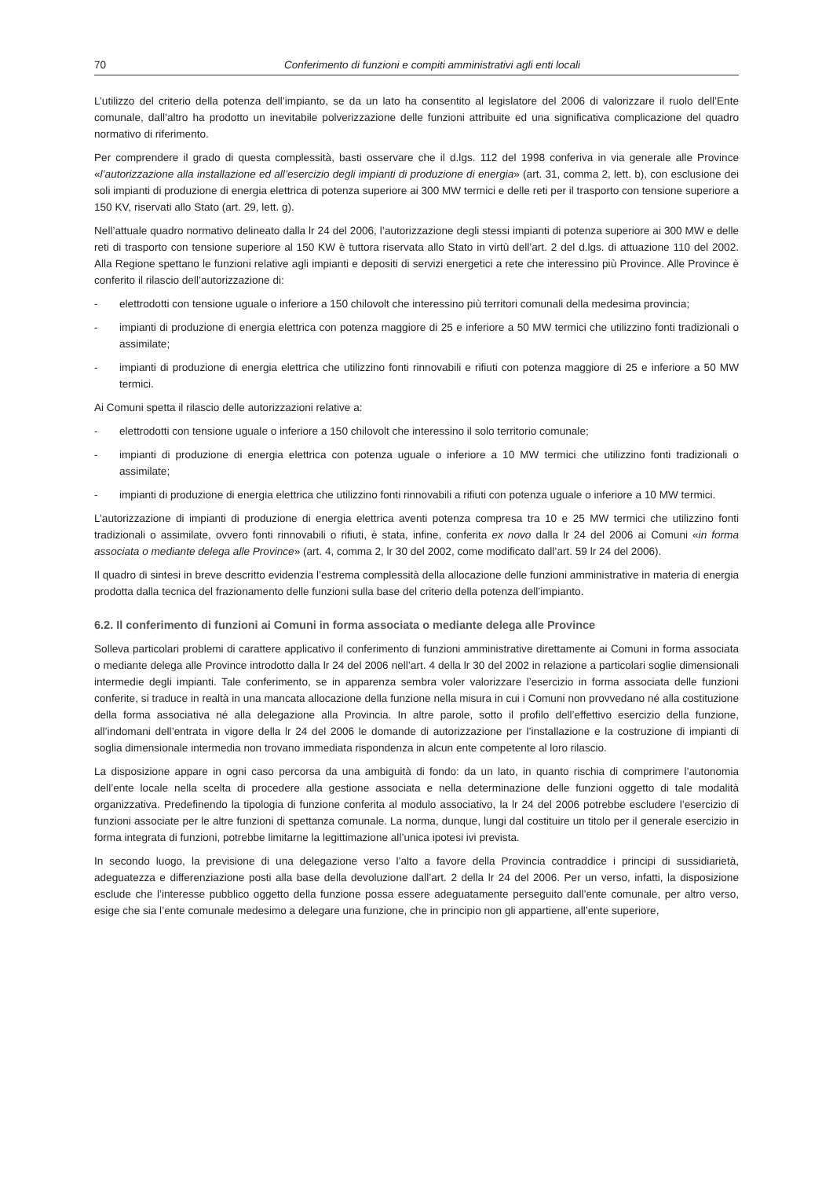70 Conferimento di funzioni e compiti amministrativi agli enti locali
L’utilizzo del criterio della potenza dell’impianto, se da un lato ha consentito al legislatore del 2006 di valorizzare il ruolo dell’Ente comunale, dall’altro ha prodotto un inevitabile polverizzazione delle funzioni attribuite ed una significativa complicazione del quadro normativo di riferimento.
Per comprendere il grado di questa complessità, basti osservare che il d.lgs. 112 del 1998 conferiva in via generale alle Province «l’autorizzazione alla installazione ed all’esercizio degli impianti di produzione di energia» (art. 31, comma 2, lett. b), con esclusione dei soli impianti di produzione di energia elettrica di potenza superiore ai 300 MW termici e delle reti per il trasporto con tensione superiore a 150 KV, riservati allo Stato (art. 29, lett. g).
Nell’attuale quadro normativo delineato dalla lr 24 del 2006, l’autorizzazione degli stessi impianti di potenza superiore ai 300 MW e delle reti di trasporto con tensione superiore al 150 KW è tuttora riservata allo Stato in virtù dell’art. 2 del d.lgs. di attuazione 110 del 2002. Alla Regione spettano le funzioni relative agli impianti e depositi di servizi energetici a rete che interessino più Province. Alle Province è conferito il rilascio dell’autorizzazione di:
- elettrodotti con tensione uguale o inferiore a 150 chilovolt che interessino più territori comunali della medesima provincia;
- impianti di produzione di energia elettrica con potenza maggiore di 25 e inferiore a 50 MW termici che utilizzino fonti tradizionali o assimilate;
- impianti di produzione di energia elettrica che utilizzino fonti rinnovabili e rifiuti con potenza maggiore di 25 e inferiore a 50 MW termici.
Ai Comuni spetta il rilascio delle autorizzazioni relative a:
- elettrodotti con tensione uguale o inferiore a 150 chilovolt che interessino il solo territorio comunale;
- impianti di produzione di energia elettrica con potenza uguale o inferiore a 10 MW termici che utilizzino fonti tradizionali o assimilate;
- impianti di produzione di energia elettrica che utilizzino fonti rinnovabili a rifiuti con potenza uguale o inferiore a 10 MW termici.
L’autorizzazione di impianti di produzione di energia elettrica aventi potenza compresa tra 10 e 25 MW termici che utilizzino fonti tradizionali o assimilate, ovvero fonti rinnovabili o rifiuti, è stata, infine, conferita ex novo dalla lr 24 del 2006 ai Comuni «in forma associata o mediante delega alle Province» (art. 4, comma 2, lr 30 del 2002, come modificato dall’art. 59 lr 24 del 2006).
Il quadro di sintesi in breve descritto evidenzia l’estrema complessità della allocazione delle funzioni amministrative in materia di energia prodotta dalla tecnica del frazionamento delle funzioni sulla base del criterio della potenza dell’impianto.
6.2. Il conferimento di funzioni ai Comuni in forma associata o mediante delega alle Province
Solleva particolari problemi di carattere applicativo il conferimento di funzioni amministrative direttamente ai Comuni in forma associata o mediante delega alle Province introdotto dalla lr 24 del 2006 nell’art. 4 della lr 30 del 2002 in relazione a particolari soglie dimensionali intermedie degli impianti. Tale conferimento, se in apparenza sembra voler valorizzare l’esercizio in forma associata delle funzioni conferite, si traduce in realtà in una mancata allocazione della funzione nella misura in cui i Comuni non provvedano né alla costituzione della forma associativa né alla delegazione alla Provincia. In altre parole, sotto il profilo dell’effettivo esercizio della funzione, all’indomani dell’entrata in vigore della lr 24 del 2006 le domande di autorizzazione per l’installazione e la costruzione di impianti di soglia dimensionale intermedia non trovano immediata rispondenza in alcun ente competente al loro rilascio.
La disposizione appare in ogni caso percorsa da una ambiguità di fondo: da un lato, in quanto rischia di comprimere l’autonomia dell’ente locale nella scelta di procedere alla gestione associata e nella determinazione delle funzioni oggetto di tale modalità organizzativa. Predefinendo la tipologia di funzione conferita al modulo associativo, la lr 24 del 2006 potrebbe escludere l’esercizio di funzioni associate per le altre funzioni di spettanza comunale. La norma, dunque, lungi dal costituire un titolo per il generale esercizio in forma integrata di funzioni, potrebbe limitarne la legittimazione all’unica ipotesi ivi prevista.
In secondo luogo, la previsione di una delegazione verso l’alto a favore della Provincia contraddice i principi di sussidiarietà, adeguatezza e differenziazione posti alla base della devoluzione dall’art. 2 della lr 24 del 2006. Per un verso, infatti, la disposizione esclude che l’interesse pubblico oggetto della funzione possa essere adeguatamente perseguito dall’ente comunale, per altro verso, esige che sia l’ente comunale medesimo a delegare una funzione, che in principio non gli appartiene, all’ente superiore,